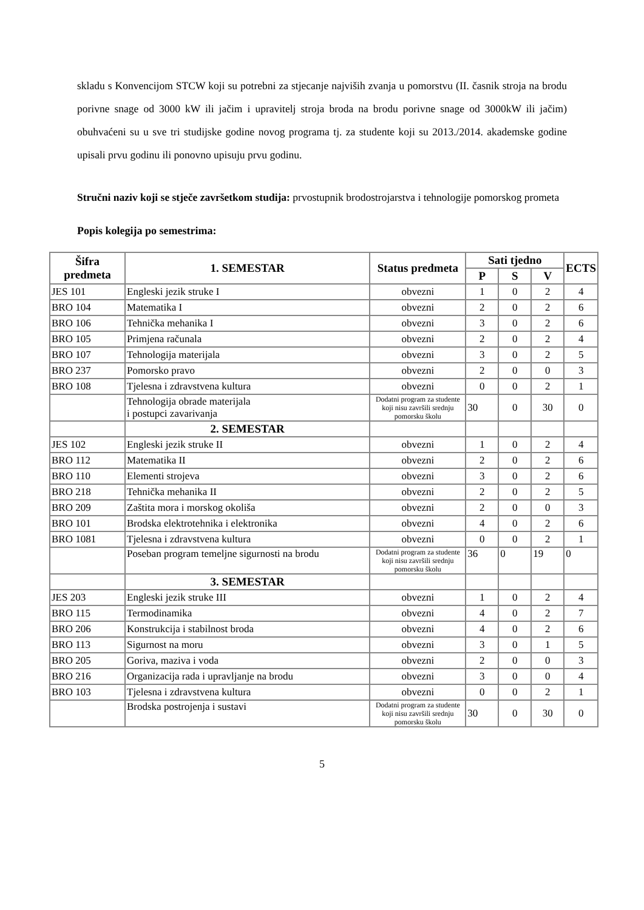skladu s Konvencijom STCW koji su potrebni za stjecanje najviših zvanja u pomorstvu (II. časnik stroja na brodu porivne snage od 3000 kW ili jačim i upravitelj stroja broda na brodu porivne snage od 3000kW ili jačim) obuhvaćeni su u sve tri studijske godine novog programa tj. za studente koji su 2013./2014. akademske godine upisali prvu godinu ili ponovno upisuju prvu godinu.
Stručni naziv koji se stječe završetkom studija: prvostupnik brodostrojarstva i tehnologije pomorskog prometa
Popis kolegija po semestrima:
| Šifra predmeta | 1. SEMESTAR | Status predmeta | Sati tjedno | | | ECTS |
| --- | --- | --- | --- | --- | --- | --- |
| | | | P | S | V | |
| JES 101 | Engleski jezik struke I | obvezni | 1 | 0 | 2 | 4 |
| BRO 104 | Matematika I | obvezni | 2 | 0 | 2 | 6 |
| BRO 106 | Tehnička mehanika I | obvezni | 3 | 0 | 2 | 6 |
| BRO 105 | Primjena računala | obvezni | 2 | 0 | 2 | 4 |
| BRO 107 | Tehnologija materijala | obvezni | 3 | 0 | 2 | 5 |
| BRO 237 | Pomorsko pravo | obvezni | 2 | 0 | 0 | 3 |
| BRO 108 | Tjelesna i zdravstvena kultura | obvezni | 0 | 0 | 2 | 1 |
| | Tehnologija obrade materijala i postupci zavarivanja | Dodatni program za studente koji nisu završili srednju pomorsku školu | 30 | 0 | 30 | 0 |
| | 2. SEMESTAR | | | | | |
| JES 102 | Engleski jezik struke II | obvezni | 1 | 0 | 2 | 4 |
| BRO 112 | Matematika II | obvezni | 2 | 0 | 2 | 6 |
| BRO 110 | Elementi strojeva | obvezni | 3 | 0 | 2 | 6 |
| BRO 218 | Tehnička mehanika II | obvezni | 2 | 0 | 2 | 5 |
| BRO 209 | Zaštita mora i morskog okoliša | obvezni | 2 | 0 | 0 | 3 |
| BRO 101 | Brodska elektrotehnika i elektronika | obvezni | 4 | 0 | 2 | 6 |
| BRO 1081 | Tjelesna i zdravstvena kultura | obvezni | 0 | 0 | 2 | 1 |
| | Poseban program temeljne sigurnosti na brodu | Dodatni program za studente koji nisu završili srednju pomorsku školu | 36 | 0 | 19 | 0 |
| | 3. SEMESTAR | | | | | |
| JES 203 | Engleski jezik struke III | obvezni | 1 | 0 | 2 | 4 |
| BRO 115 | Termodinamika | obvezni | 4 | 0 | 2 | 7 |
| BRO 206 | Konstrukcija i stabilnost broda | obvezni | 4 | 0 | 2 | 6 |
| BRO 113 | Sigurnost na moru | obvezni | 3 | 0 | 1 | 5 |
| BRO 205 | Goriva, maziva i voda | obvezni | 2 | 0 | 0 | 3 |
| BRO 216 | Organizacija rada i upravljanje na brodu | obvezni | 3 | 0 | 0 | 4 |
| BRO 103 | Tjelesna i zdravstvena kultura | obvezni | 0 | 0 | 2 | 1 |
| | Brodska postrojenja i sustavi | Dodatni program za studente koji nisu završili srednju pomorsku školu | 30 | 0 | 30 | 0 |
5